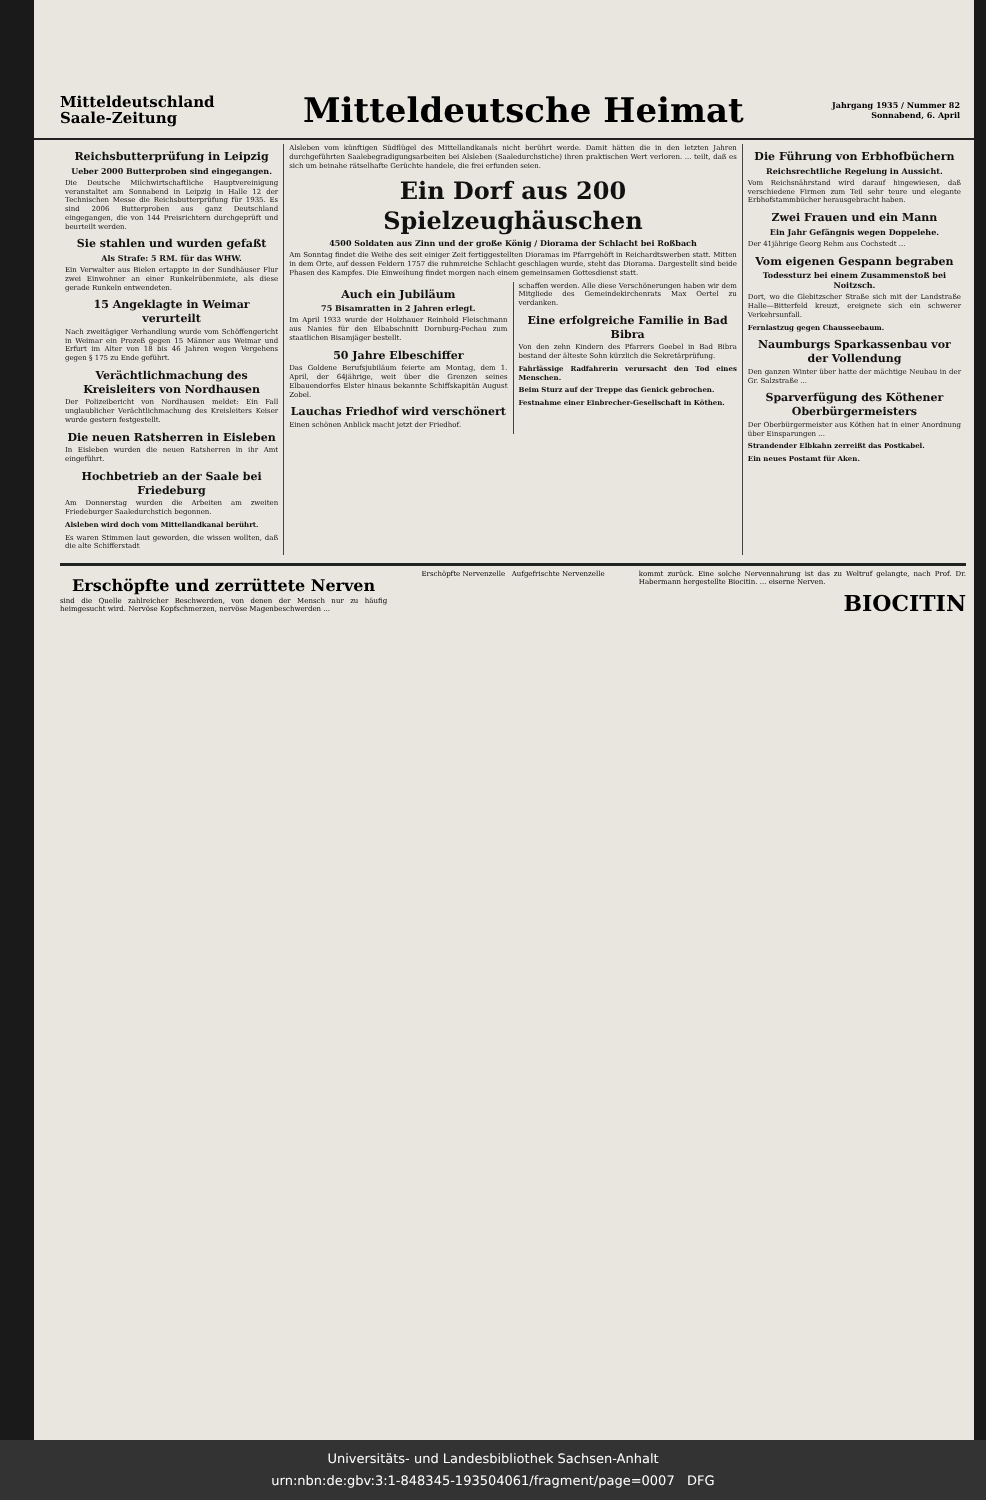Mitteldeutschland
Saale-Zeitung
Mitteldeutsche Heimat
Jahrgang 1935 / Nummer 82
Sonnabend, 6. April
Reichsbutterprüfung in Leipzig
Ueber 2000 Butterproben sind eingegangen.
Die Deutsche Milchwirtschaftliche Hauptvereinigung veranstaltet am Sonnabend in Leipzig in Halle 12 der Technischen Messe die Reichsbutterprüfung für 1935. Es sind 2006 Butterproben aus ganz Deutschland eingegangen, die von 144 Preisrichtern durchgeprüft und beurteilt werden.
Sie stahlen und wurden gefaßt
Als Strafe: 5 RM. für das WHW.
Ein Verwalter aus Bielen ertappte in der Sundhäuser Flur zwei Einwohner an einer Runkelrübenmiete, als diese gerade Runkeln entwendeten.
15 Angeklagte in Weimar verurteilt
Nach zweitägiger Verhandlung wurde vom Schöffengericht in Weimar ein Prozeß gegen 15 Männer aus Weimar und Erfurt im Alter von 18 bis 46 Jahren wegen Vergehens gegen § 175 zu Ende geführt.
Verächtlichmachung des Kreisleiters von Nordhausen
Der Polizeibericht von Nordhausen meldet: Ein Fall unglaublicher Verächtlichmachung des Kreisleiters Keiser wurde gestern festgestellt.
Die neuen Ratsherren in Eisleben
In Eisleben wurden die neuen Ratsherren in ihr Amt eingeführt.
Hochbetrieb an der Saale bei Friedeburg
Am Donnerstag wurden die Arbeiten am zweiten Friedeburger Saaledurchstich begonnen.
Alsleben wird doch vom Mittellandkanal berührt.
Es waren Stimmen laut geworden, die wissen wollten, daß die alte Schifferstadt
Alsleben vom künftigen Südflügel des Mittellandkanals nicht berührt werde. Damit hätten die in den letzten Jahren durchgeführten Saalebegradigungsarbeiten bei Alsleben (Saaledurchstiche) ihren praktischen Wert verloren. ... teilt, daß es sich um beinahe rätselhafte Gerüchte handele, die frei erfunden seien.
Ein Dorf aus 200 Spielzeughäuschen
4500 Soldaten aus Zinn und der große König / Diorama der Schlacht bei Roßbach
Am Sonntag findet die Weihe des seit einiger Zeit fertiggestellten Dioramas im Pfarrgehöft in Reichardtswerben statt. Mitten in dem Orte, auf dessen Feldern 1757 die ruhmreiche Schlacht geschlagen wurde, steht das Diorama. Dargestellt sind beide Phasen des Kampfes. Die Einweihung findet morgen nach einem gemeinsamen Gottesdienst statt.
Auch ein Jubiläum
75 Bisamratten in 2 Jahren erlegt.
Im April 1933 wurde der Holzhauer Reinhold Fleischmann aus Nanies für den Elbabschnitt Dornburg-Pechau zum staatlichen Bisamjäger bestellt.
50 Jahre Elbeschiffer
Das Goldene Berufsjubiläum feierte am Montag, dem 1. April, der 64jährige, weit über die Grenzen seines Elbauendorfes Elster hinaus bekannte Schiffskapitän August Zobel.
Lauchas Friedhof wird verschönert
Einen schönen Anblick macht jetzt der Friedhof.
schaffen werden. Alle diese Verschönerungen haben wir dem Mitgliede des Gemeindekirchenrats Max Oertel zu verdanken.
Eine erfolgreiche Familie in Bad Bibra
Von den zehn Kindern des Pfarrers Goebel in Bad Bibra bestand der älteste Sohn kürzlich die Sekretärprüfung.
Fahrlässige Radfahrerin verursacht den Tod eines Menschen.
Beim Sturz auf der Treppe das Genick gebrochen.
Festnahme einer Einbrecher-Gesellschaft in Köthen.
Die Führung von Erbhofbüchern
Reichsrechtliche Regelung in Aussicht.
Vom Reichsnährstand wird darauf hingewiesen, daß verschiedene Firmen zum Teil sehr teure und elegante Erbhofstammbücher herausgebracht haben.
Zwei Frauen und ein Mann
Ein Jahr Gefängnis wegen Doppelehe.
Der 41jährige Georg Rehm aus Cochstedt ...
Vom eigenen Gespann begraben
Todessturz bei einem Zusammenstoß bei Noitzsch.
Dort, wo die Glebitzscher Straße sich mit der Landstraße Halle—Bitterfeld kreuzt, ereignete sich ein schwerer Verkehrsunfall.
Fernlastzug gegen Chausseebaum.
Naumburgs Sparkassenbau vor der Vollendung
Den ganzen Winter über hatte der mächtige Neubau in der Gr. Salzstraße ...
Sparverfügung des Köthener Oberbürgermeisters
Der Oberbürgermeister aus Köthen hat in einer Anordnung über Einsparungen ...
Strandender Elbkahn zerreißt das Postkabel.
Ein neues Postamt für Aken.
Erschöpfte und zerrüttete Nerven
sind die Quelle zahlreicher Beschwerden, von denen der Mensch nur zu häufig heimgesucht wird. Nervöse Kopfschmerzen, nervöse Magenbeschwerden ...
Erschöpfte Nervenzelle Aufgefrischte Nervenzelle
kommt zurück. Eine solche Nervennahrung ist das zu Weltruf gelangte, nach Prof. Dr. Habermann hergestellte Biocitin. ... eiserne Nerven.
BIOCITIN
Universitäts- und Landesbibliothek Sachsen-Anhalt
urn:nbn:de:gbv:3:1-848345-193504061/fragment/page=0007 DFG